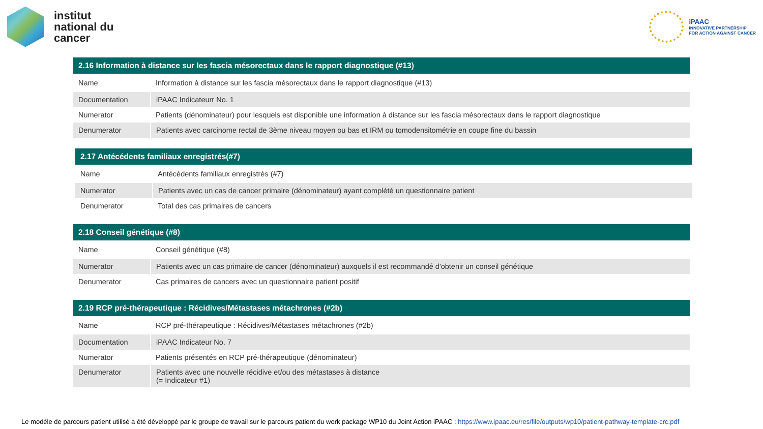institut
national du
cancer
iPAAC
INNOVATIVE PARTNERSHIP
FOR ACTION AGAINST CANCER
| 2.16 Information à distance sur les fascia mésorectaux dans le rapport diagnostique (#13) | |
| --- | --- |
| Name | Information à distance sur les fascia mésorectaux dans le rapport diagnostique (#13) |
| Documentation | iPAAC Indicateurr No. 1 |
| Numerator | Patients (dénominateur) pour lesquels est disponible une information à distance sur les fascia mésorectaux dans le rapport diagnostique |
| Denumerator | Patients avec carcinome rectal de 3ème niveau moyen ou bas et IRM ou tomodensitométrie en coupe fine du bassin |
| 2.17 Antécédents familiaux enregistrés(#7) | |
| --- | --- |
| Name | Antécédents familiaux enregistrés (#7) |
| Numerator | Patients avec un cas de cancer primaire (dénominateur) ayant complété un questionnaire patient |
| Denumerator | Total des cas primaires de cancers |
| 2.18 Conseil génétique (#8) | |
| --- | --- |
| Name | Conseil génétique (#8) |
| Numerator | Patients avec un cas primaire de cancer (dénominateur) auxquels il est recommandé d'obtenir un conseil génétique |
| Denumerator | Cas primaires de cancers avec un questionnaire patient positif |
| 2.19 RCP pré-thérapeutique : Récidives/Métastases métachrones (#2b) | |
| --- | --- |
| Name | RCP pré-thérapeutique : Récidives/Métastases métachrones (#2b) |
| Documentation | iPAAC Indicateur No. 7 |
| Numerator | Patients présentés en RCP pré-thérapeutique (dénominateur) |
| Denumerator | Patients avec une nouvelle récidive et/ou des métastases à distance (= Indicateur #1) |
Le modèle de parcours patient utilisé a été développé par le groupe de travail sur le parcours patient du work package WP10 du Joint Action iPAAC : https://www.ipaac.eu/res/file/outputs/wp10/patient-pathway-template-crc.pdf